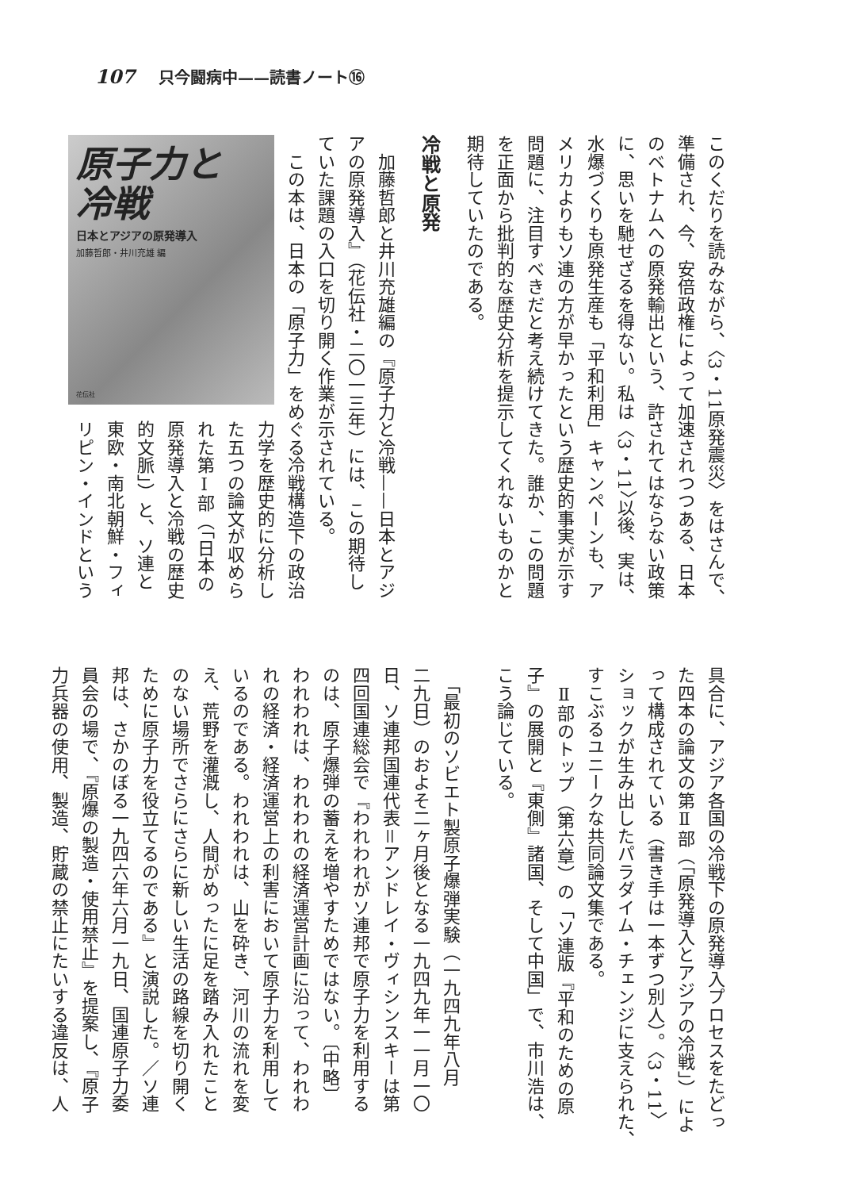107 只今闘病中——読書ノート⑯
このくだりを読みながら、〈3・11原発震災〉をはさんで、
準備され、今、安倍政権によって加速されつつある、日本
のベトナムへの原発輸出という、許されてはならない政策
に、思いを馳せざるを得ない。私は〈3・11〉以後、実は、
水爆づくりも原発生産も「平和利用」キャンペーンも、ア
メリカよりもソ連の方が早かったという歴史的事実が示す
問題に、注目すべきだと考え続けてきた。誰か、この問題
を正面から批判的な歴史分析を提示してくれないものかと
期待していたのである。
冷戦と原発
　加藤哲郎と井川充雄編の『原子力と冷戦——日本とアジ
アの原発導入』（花伝社・二〇一三年）には、この期待し
ていた課題の入口を切り開く作業が示されている。
　この本は、日本の「原子力」をめぐる冷戦構造下の政治
原子力と
冷戦
日本とアジアの原発導入
加藤哲郎・井川充雄 編
花伝社
力学を歴史的に分析し
た五つの論文が収めら
れた第Ⅰ部（「日本の
原発導入と冷戦の歴史
的文脈」）と、ソ連と
東欧・南北朝鮮・フィ
リピン・インドという
具合に、アジア各国の冷戦下の原発導入プロセスをたどっ
た四本の論文の第Ⅱ部（「原発導入とアジアの冷戦」）によ
って構成されている（書き手は一本ずつ別人）。〈3・11〉
ショックが生み出したパラダイム・チェンジに支えられた、
すこぶるユニークな共同論文集である。
　Ⅱ部のトップ（第六章）の「ソ連版『平和のための原
子』の展開と『東側』諸国、そして中国」で、市川浩は、
こう論じている。
　「最初のソビエト製原子爆弾実験（一九四九年八月
二九日）のおよそ二ヶ月後となる一九四九年一一月一〇
日、ソ連邦国連代表＝アンドレイ・ヴィシンスキーは第
四回国連総会で『われわれがソ連邦で原子力を利用する
のは、原子爆弾の蓄えを増やすためではない。〔中略〕
われわれは、われわれの経済運営計画に沿って、われわ
れの経済・経済運営上の利害において原子力を利用して
いるのである。われわれは、山を砕き、河川の流れを変
え、荒野を灌漑し、人間がめったに足を踏み入れたこと
のない場所でさらにさらに新しい生活の路線を切り開く
ために原子力を役立てるのである』と演説した。／ソ連
邦は、さかのぼる一九四六年六月一九日、国連原子力委
員会の場で、『原爆の製造・使用禁止』を提案し、『原子
力兵器の使用、製造、貯蔵の禁止にたいする違反は、人